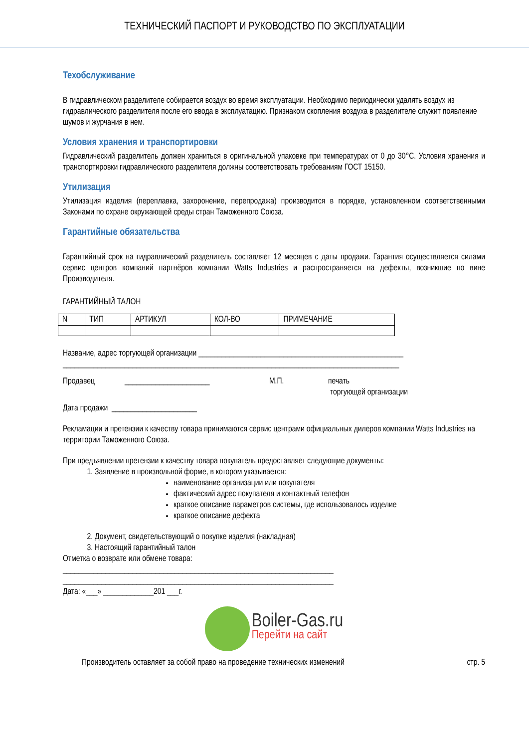ТЕХНИЧЕСКИЙ ПАСПОРТ И РУКОВОДСТВО ПО ЭКСПЛУАТАЦИИ
Техобслуживание
В гидравлическом разделителе собирается воздух во время эксплуатации. Необходимо периодически удалять воздух из гидравлического разделителя после его ввода в эксплуатацию. Признаком скопления воздуха в разделителе служит появление шумов и журчания в нем.
Условия хранения и транспортировки
Гидравлический разделитель должен храниться в оригинальной упаковке при температурах от 0 до 30°С. Условия хранения и транспортировки гидравлического разделителя должны соответствовать требованиям ГОСТ 15150.
Утилизация
Утилизация изделия (переплавка, захоронение, перепродажа) производится в порядке, установленном соответственными Законами по охране окружающей среды стран Таможенного Союза.
Гарантийные обязательства
Гарантийный срок на гидравлический разделитель составляет 12 месяцев с даты продажи. Гарантия осуществляется силами сервис центров компаний партнёров компании Watts Industries и распространяется на дефекты, возникшие по вине Производителя.
ГАРАНТИЙНЫЙ ТАЛОН
| N | ТИП | АРТИКУЛ | КОЛ-ВО | ПРИМЕЧАНИЕ |
Название, адрес торгующей организации _____________________________________________________
_______________________________________________________________________________________
Продавец ______________________ М.П. печать
торгующей организации
Дата продажи ______________________
Рекламации и претензии к качеству товара принимаются сервис центрами официальных дилеров компании Watts Industries на территории Таможенного Союза.
При предъявлении претензии к качеству товара покупатель предоставляет следующие документы:
1. Заявление в произвольной форме, в котором указывается:
наименование организации или покупателя
фактический адрес покупателя и контактный телефон
краткое описание параметров системы, где использовалось изделие
краткое описание дефекта
2. Документ, свидетельствующий о покупке изделия (накладная)
3. Настоящий гарантийный талон
Отметка о возврате или обмене товара:
______________________________________________________________________
______________________________________________________________________
Дата: «___» _____________201 ___г.
Boiler-Gas.ru
Перейти на сайт
Производитель оставляет за собой право на проведение технических изменений стр. 5